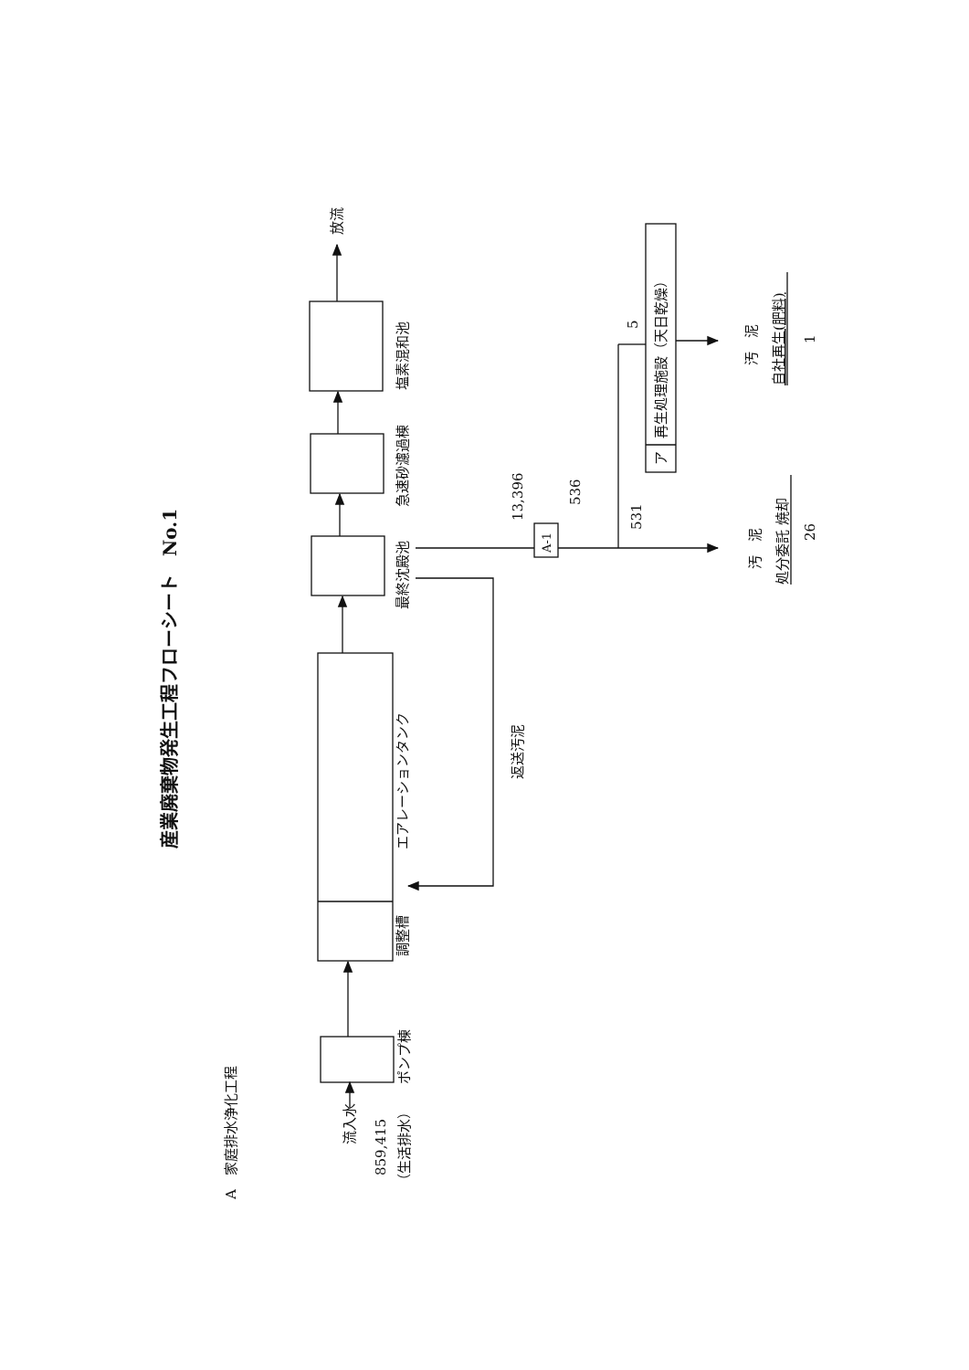産業廃棄物発生工程フローシート　No.1
A　家庭排水浄化工程
流入水
859,415
（生活排水）
ポンプ棟
調整槽
エアレーションタンク
最終沈殿池
返送汚泥
急速砂濾過棟
塩素混和池
放流
13,396
A-1
536
531
5
ア
再生処理施設（天日乾燥）
汚　泥
自社再生(肥料)
1
汚　泥
処分委託 焼却
26